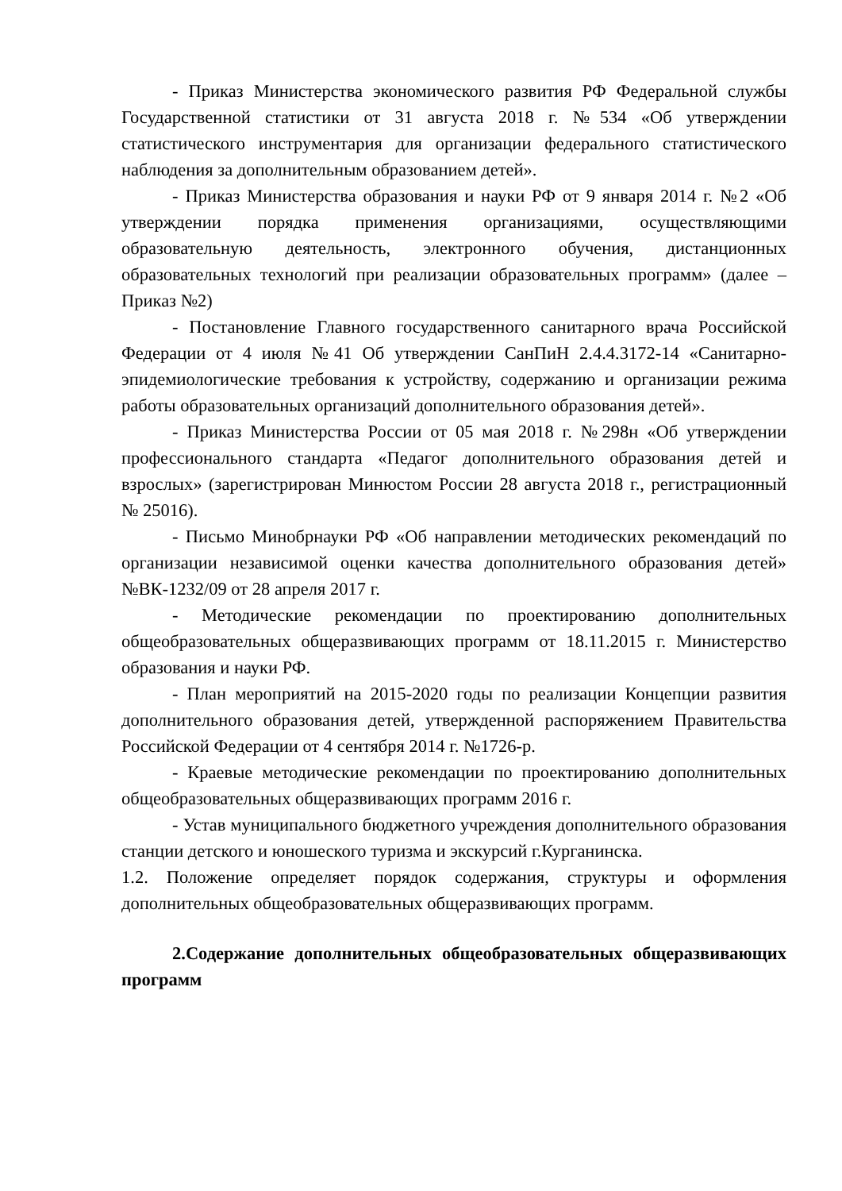- Приказ Министерства экономического развития РФ Федеральной службы Государственной статистики от 31 августа 2018 г. №534 «Об утверждении статистического инструментария для организации федерального статистического наблюдения за дополнительным образованием детей».
- Приказ Министерства образования и науки РФ от 9 января 2014 г. №2 «Об утверждении порядка применения организациями, осуществляющими образовательную деятельность, электронного обучения, дистанционных образовательных технологий при реализации образовательных программ» (далее – Приказ №2)
- Постановление Главного государственного санитарного врача Российской Федерации от 4 июля №41 Об утверждении СанПиН 2.4.4.3172-14 «Санитарно-эпидемиологические требования к устройству, содержанию и организации режима работы образовательных организаций дополнительного образования детей».
- Приказ Министерства России от 05 мая 2018 г. №298н «Об утверждении профессионального стандарта «Педагог дополнительного образования детей и взрослых» (зарегистрирован Минюстом России 28 августа 2018 г., регистрационный № 25016).
- Письмо Минобрнауки РФ «Об направлении методических рекомендаций по организации независимой оценки качества дополнительного образования детей» №ВК-1232/09 от 28 апреля 2017 г.
- Методические рекомендации по проектированию дополнительных общеобразовательных общеразвивающих программ от 18.11.2015 г. Министерство образования и науки РФ.
- План мероприятий на 2015-2020 годы по реализации Концепции развития дополнительного образования детей, утвержденной распоряжением Правительства Российской Федерации от 4 сентября 2014 г. №1726-р.
- Краевые методические рекомендации по проектированию дополнительных общеобразовательных общеразвивающих программ 2016 г.
- Устав муниципального бюджетного учреждения дополнительного образования станции детского и юношеского туризма и экскурсий г.Курганинска.
1.2. Положение определяет порядок содержания, структуры и оформления дополнительных общеобразовательных общеразвивающих программ.
2.Содержание дополнительных общеобразовательных общеразвивающих программ